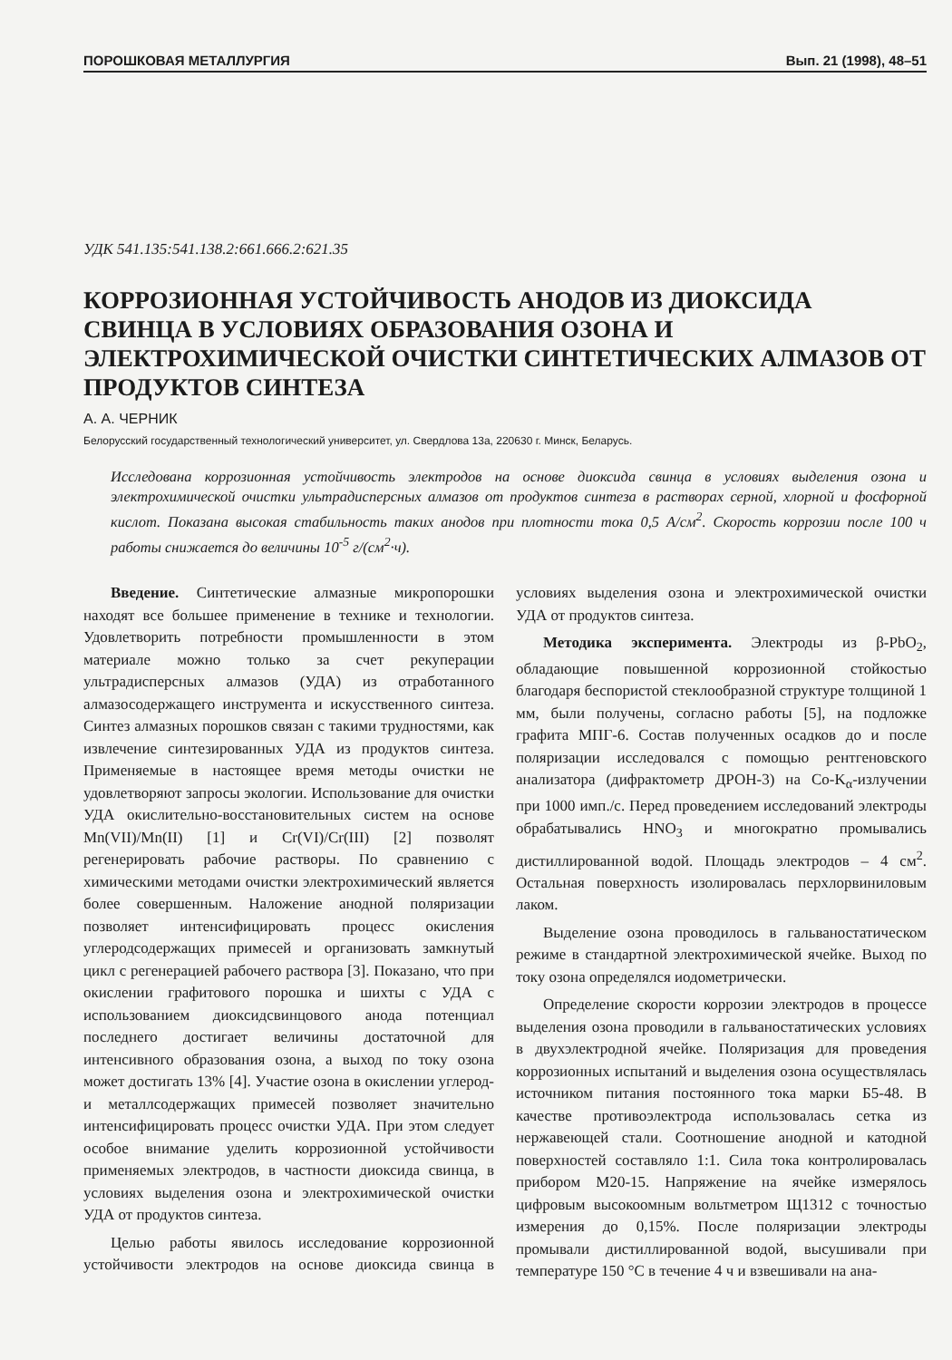ПОРОШКОВАЯ МЕТАЛЛУРГИЯ Вып. 21 (1998), 48–51
УДК 541.135:541.138.2:661.666.2:621.35
КОРРОЗИОННАЯ УСТОЙЧИВОСТЬ АНОДОВ ИЗ ДИОКСИДА СВИНЦА В УСЛОВИЯХ ОБРАЗОВАНИЯ ОЗОНА И ЭЛЕКТРОХИМИЧЕСКОЙ ОЧИСТКИ СИНТЕТИЧЕСКИХ АЛМАЗОВ ОТ ПРОДУКТОВ СИНТЕЗА
А. А. ЧЕРНИК
Белорусский государственный технологический университет, ул. Свердлова 13а, 220630 г. Минск, Беларусь.
Исследована коррозионная устойчивость электродов на основе диоксида свинца в условиях выделения озона и электрохимической очистки ультрадисперсных алмазов от продуктов синтеза в растворах серной, хлорной и фосфорной кислот. Показана высокая стабильность таких анодов при плотности тока 0,5 А/см<sup>2</sup>. Скорость коррозии после 100 ч работы снижается до величины 10<sup>-5</sup> г/(см<sup>2</sup>·ч).
Введение. Синтетические алмазные микропорошки находят все большее применение в технике и технологии. Удовлетворить потребности промышленности в этом материале можно только за счет рекуперации ультрадисперсных алмазов (УДА) из отработанного алмазосодержащего инструмента и искусственного синтеза. Синтез алмазных порошков связан с такими трудностями, как извлечение синтезированных УДА из продуктов синтеза. Применяемые в настоящее время методы очистки не удовлетворяют запросы экологии. Использование для очистки УДА окислительно-восстановительных систем на основе Mn(VII)/Mn(II) [1] и Cr(VI)/Cr(III) [2] позволят регенерировать рабочие растворы. По сравнению с химическими методами очистки электрохимический является более совершенным. Наложение анодной поляризации позволяет интенсифицировать процесс окисления углеродсодержащих примесей и организовать замкнутый цикл с регенерацией рабочего раствора [3]. Показано, что при окислении графитового порошка и шихты с УДА с использованием диоксидсвинцового анода потенциал последнего достигает величины достаточной для интенсивного образования озона, а выход по току озона может достигать 13% [4]. Участие озона в окислении углерод- и металлсодержащих примесей позволяет значительно интенсифицировать процесс очистки УДА. При этом следует особое внимание уделить коррозионной устойчивости применяемых электродов, в частности диоксида свинца, в условиях выделения озона и электрохимической очистки УДА от продуктов синтеза.
Целью работы явилось исследование коррозионной устойчивости электродов на основе диоксида свинца в условиях выделения озона и электрохимической очистки УДА от продуктов синтеза.
Методика эксперимента. Электроды из β-PbO<sub>2</sub>, обладающие повышенной коррозионной стойкостью благодаря беспористой стеклообразной структуре толщиной 1 мм, были получены, согласно работы [5], на подложке графита МПГ-6. Состав полученных осадков до и после поляризации исследовался с помощью рентгеновского анализатора (дифрактометр ДРОН-3) на Co-K<sub>α</sub>-излучении при 1000 имп./с. Перед проведением исследований электроды обрабатывались HNO<sub>3</sub> и многократно промывались дистиллированной водой. Площадь электродов – 4 см<sup>2</sup>. Остальная поверхность изолировалась перхлорвиниловым лаком.
Выделение озона проводилось в гальваностатическом режиме в стандартной электрохимической ячейке. Выход по току озона определялся иодометрически.
Определение скорости коррозии электродов в процессе выделения озона проводили в гальваностатических условиях в двухэлектродной ячейке. Поляризация для проведения коррозионных испытаний и выделения озона осуществлялась источником питания постоянного тока марки Б5-48. В качестве противоэлектрода использовалась сетка из нержавеющей стали. Соотношение анодной и катодной поверхностей составляло 1:1. Сила тока контролировалась прибором М20-15. Напряжение на ячейке измерялось цифровым высокоомным вольтметром Щ1312 с точностью измерения до 0,15%. После поляризации электроды промывали дистиллированной водой, высушивали при температуре 150 °С в течение 4 ч и взвешивали на ана-